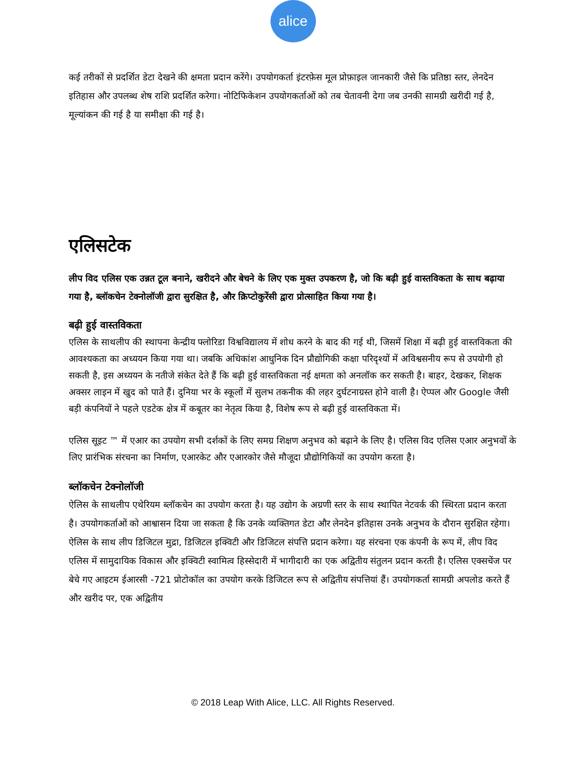alice
कई तरीकों से प्रदर्शित डेटा देखने की क्षमता प्रदान करेंगे। उपयोगकर्ता इंटरफ़ेस मूल प्रोफ़ाइल जानकारी जैसे कि प्रतिष्ठा स्तर, लेनदेन इतिहास और उपलब्ध शेष राशि प्रदर्शित करेगा। नोटिफिकेशन उपयोगकर्ताओं को तब चेतावनी देगा जब उनकी सामग्री खरीदी गई है, मूल्यांकन की गई है या समीक्षा की गई है।
एलिसटेक
लीप विद एलिस एक उन्नत टूल बनाने, खरीदने और बेचने के लिए एक मुक्त उपकरण है, जो कि बढ़ी हुई वास्तविकता के साथ बढ़ाया गया है, ब्लॉकचेन टेक्नोलॉजी द्वारा सुरक्षित है, और क्रिप्टोकुरेंसी द्वारा प्रोत्साहित किया गया है।
बढ़ी हुई वास्तविकता
एलिस के साथलीप की स्थापना केन्द्रीय फ्लोरिडा विश्वविद्यालय में शोध करने के बाद की गई थी, जिसमें शिक्षा में बढ़ी हुई वास्तविकता की आवश्यकता का अध्ययन किया गया था। जबकि अधिकांश आधुनिक दिन प्रौद्योगिकी कक्षा परिदृश्यों में अविश्वसनीय रूप से उपयोगी हो सकती है, इस अध्ययन के नतीजे संकेत देते हैं कि बढ़ी हुई वास्तविकता नई क्षमता को अनलॉक कर सकती है। बाहर, देखकर, शिक्षक अक्सर लाइन में खुद को पाते हैं। दुनिया भर के स्कूलों में सुलभ तकनीक की लहर दुर्घटनाग्रस्त होने वाली है। ऐप्पल और Google जैसी बड़ी कंपनियों ने पहले एडटेक क्षेत्र में कबूतर का नेतृत्व किया है, विशेष रूप से बढ़ी हुई वास्तविकता में।
एलिस सूइट ™ में एआर का उपयोग सभी दर्शकों के लिए समग्र शिक्षण अनुभव को बढ़ाने के लिए है। एलिस विद एलिस एआर अनुभवों के लिए प्रारंभिक संरचना का निर्माण, एआरकेट और एआरकोर जैसे मौजूदा प्रौद्योगिकियों का उपयोग करता है।
ब्लॉकचेन टेक्नोलॉजी
ऐलिस के साथलीप एथेरियम ब्लॉकचेन का उपयोग करता है। यह उद्योग के अग्रणी स्तर के साथ स्थापित नेटवर्क की स्थिरता प्रदान करता है। उपयोगकर्ताओं को आश्वासन दिया जा सकता है कि उनके व्यक्तिगत डेटा और लेनदेन इतिहास उनके अनुभव के दौरान सुरक्षित रहेगा। ऐलिस के साथ लीप डिजिटल मुद्रा, डिजिटल इक्विटी और डिजिटल संपत्ति प्रदान करेगा। यह संरचना एक कंपनी के रूप में, लीप विद एलिस में सामुदायिक विकास और इक्विटी स्वामित्व हिस्सेदारी में भागीदारी का एक अद्वितीय संतुलन प्रदान करती है। एलिस एक्सचेंज पर बेचे गए आइटम ईआरसी -721 प्रोटोकॉल का उपयोग करके डिजिटल रूप से अद्वितीय संपत्तियां हैं। उपयोगकर्ता सामग्री अपलोड करते हैं और खरीद पर, एक अद्वितीय
© 2018 Leap With Alice, LLC. All Rights Reserved.